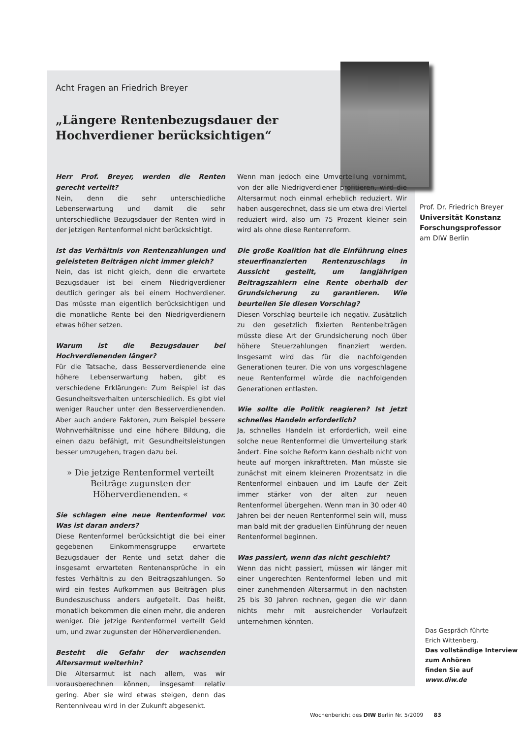Acht Fragen an Friedrich Breyer
„Längere Rentenbezugsdauer der
Hochverdiener berücksichtigen“
Herr Prof. Breyer, werden die Renten gerecht verteilt?
Nein, denn die sehr unterschiedliche Lebenserwartung und damit die sehr unterschiedliche Bezugsdauer der Renten wird in der jetzigen Rentenformel nicht berücksichtigt.
Ist das Verhältnis von Rentenzahlungen und geleisteten Beiträgen nicht immer gleich?
Nein, das ist nicht gleich, denn die erwartete Bezugsdauer ist bei einem Niedrigverdiener deutlich geringer als bei einem Hochverdiener. Das müsste man eigentlich berücksichtigen und die monatliche Rente bei den Niedrigverdienern etwas höher setzen.
Warum ist die Bezugsdauer bei Hochverdienenden länger?
Für die Tatsache, dass Besserverdienende eine höhere Lebenserwartung haben, gibt es verschiedene Erklärungen: Zum Beispiel ist das Gesundheitsverhalten unterschiedlich. Es gibt viel weniger Raucher unter den Besserverdienenden. Aber auch andere Faktoren, zum Beispiel bessere Wohnverhältnisse und eine höhere Bildung, die einen dazu befähigt, mit Gesundheitsleistungen besser umzugehen, tragen dazu bei.
» Die jetzige Rentenformel verteilt Beiträge zugunsten der Höherverdienenden. «
Sie schlagen eine neue Rentenformel vor. Was ist daran anders?
Diese Rentenformel berücksichtigt die bei einer gegebenen Einkommensgruppe erwartete Bezugsdauer der Rente und setzt daher die insgesamt erwarteten Rentenansprüche in ein festes Verhältnis zu den Beitragszahlungen. So wird ein festes Aufkommen aus Beiträgen plus Bundeszuschuss anders aufgeteilt. Das heißt, monatlich bekommen die einen mehr, die anderen weniger. Die jetzige Rentenformel verteilt Geld um, und zwar zugunsten der Höherverdienenden.
Besteht die Gefahr der wachsenden Altersarmut weiterhin?
Die Altersarmut ist nach allem, was wir vorausberechnen können, insgesamt relativ gering. Aber sie wird etwas steigen, denn das Rentenniveau wird in der Zukunft abgesenkt.
Wenn man jedoch eine Umverteilung vornimmt, von der alle Niedrigverdiener profitieren, wird die Altersarmut noch einmal erheblich reduziert. Wir haben ausgerechnet, dass sie um etwa drei Viertel reduziert wird, also um 75 Prozent kleiner sein wird als ohne diese Rentenreform.
Die große Koalition hat die Einführung eines steuerfinanzierten Rentenzuschlags in Aussicht gestellt, um langjährigen Beitragszahlern eine Rente oberhalb der Grundsicherung zu garantieren. Wie beurteilen Sie diesen Vorschlag?
Diesen Vorschlag beurteile ich negativ. Zusätzlich zu den gesetzlich fixierten Rentenbeiträgen müsste diese Art der Grundsicherung noch über höhere Steuerzahlungen finanziert werden. Insgesamt wird das für die nachfolgenden Generationen teurer. Die von uns vorgeschlagene neue Rentenformel würde die nachfolgenden Generationen entlasten.
Wie sollte die Politik reagieren? Ist jetzt schnelles Handeln erforderlich?
Ja, schnelles Handeln ist erforderlich, weil eine solche neue Rentenformel die Umverteilung stark ändert. Eine solche Reform kann deshalb nicht von heute auf morgen inkrafttreten. Man müsste sie zunächst mit einem kleineren Prozentsatz in die Rentenformel einbauen und im Laufe der Zeit immer stärker von der alten zur neuen Rentenformel übergehen. Wenn man in 30 oder 40 Jahren bei der neuen Rentenformel sein will, muss man bald mit der graduellen Einführung der neuen Rentenformel beginnen.
Was passiert, wenn das nicht geschieht?
Wenn das nicht passiert, müssen wir länger mit einer ungerechten Rentenformel leben und mit einer zunehmenden Altersarmut in den nächsten 25 bis 30 Jahren rechnen, gegen die wir dann nichts mehr mit ausreichender Vorlaufzeit unternehmen könnten.
Prof. Dr. Friedrich Breyer
Universität Konstanz
Forschungsprofessor
am DIW Berlin
Das Gespräch führte
Erich Wittenberg.
Das vollständige Interview zum Anhören
finden Sie auf
www.diw.de
Wochenbericht des DIW Berlin Nr. 5/2009 83